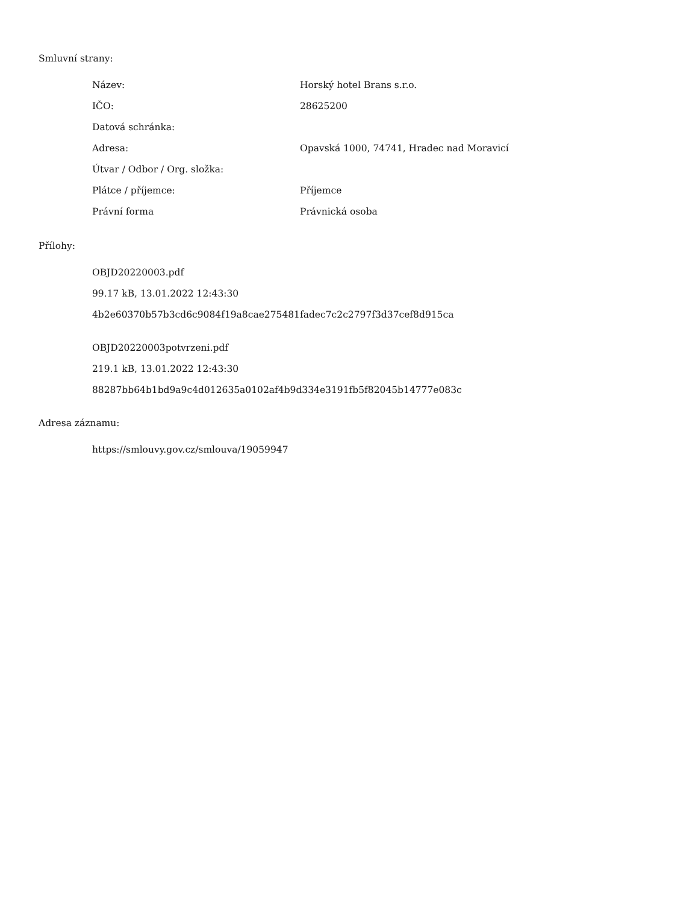Smluvní strany:
| Název: | Horský hotel Brans s.r.o. |
| IČO: | 28625200 |
| Datová schránka: | |
| Adresa: | Opavská 1000, 74741, Hradec nad Moravicí |
| Útvar / Odbor / Org. složka: | |
| Plátce / příjemce: | Příjemce |
| Právní forma | Právnická osoba |
Přílohy:
OBJD20220003.pdf
99.17 kB, 13.01.2022 12:43:30
4b2e60370b57b3cd6c9084f19a8cae275481fadec7c2c2797f3d37cef8d915ca
OBJD20220003potvrzeni.pdf
219.1 kB, 13.01.2022 12:43:30
88287bb64b1bd9a9c4d012635a0102af4b9d334e3191fb5f82045b14777e083c
Adresa záznamu:
https://smlouvy.gov.cz/smlouva/19059947